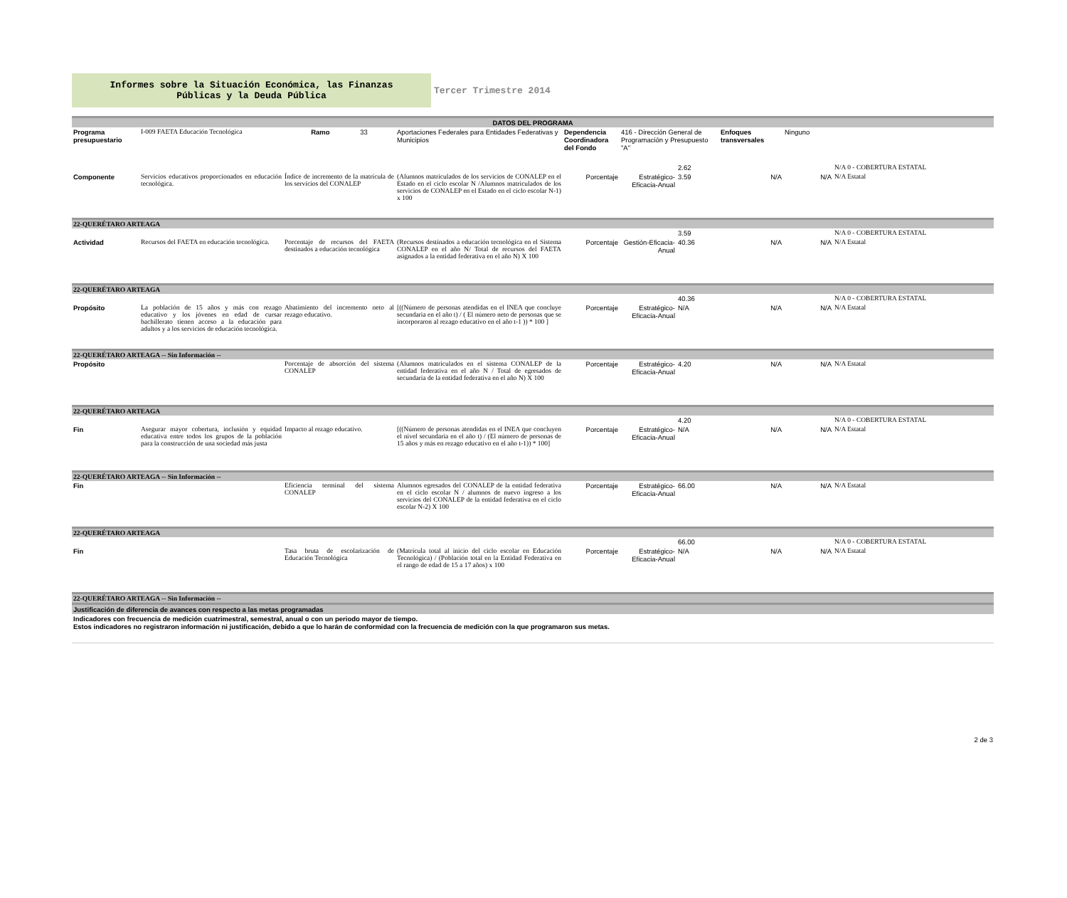Informes sobre la Situación Económica, las Finanzas
Públicas y la Deuda Pública
Tercer Trimestre 2014
| DATOS DEL PROGRAMA | | | | | | | | | |
| --- | --- | --- | --- | --- | --- | --- | --- | --- | --- |
| Programa presupuestario | I-009 FAETA Educación Tecnológica | Ramo 33 | Aportaciones Federales para Entidades Federativas y Municipios | Dependencia Coordinadora del Fondo | 416 - Dirección General de Programación y Presupuesto "A" | | Enfoques transversales | Ninguno | |
| | | | | | | 2.62 | | | N/A 0 - COBERTURA ESTATAL |
| Componente | Servicios educativos proporcionados en educación tecnológica. | Índice de incremento de la matrícula de los servicios del CONALEP | (Alumnos matriculados de los servicios de CONALEP en el Estado en el ciclo escolar N /Alumnos matriculados de los servicios de CONALEP en el Estado en el ciclo escolar N-1) x 100 | Porcentaje | Estratégico-Eficacia-Anual | 3.59 | N/A | N/A | N/A Estatal |
| 22-QUERÉTARO ARTEAGA | | | | | | | | | |
| | | | | | | 3.59 | | | N/A 0 - COBERTURA ESTATAL |
| Actividad | Recursos del FAETA en educación tecnológica. | Porcentaje de recursos del FAETA destinados a educación tecnológica | (Recursos destinados a educación tecnológica en el Sistema CONALEP en el año N/ Total de recursos del FAETA asignados a la entidad federativa en el año N) X 100 | Porcentaje | Gestión-Eficacia-Anual | 40.36 | N/A | N/A | N/A Estatal |
| 22-QUERÉTARO ARTEAGA | | | | | | | | | |
| | | | | | | 40.36 | | | N/A 0 - COBERTURA ESTATAL |
| Propósito | La población de 15 años y más con rezago educativo y los jóvenes en edad de cursar bachillerato tienen acceso a la educación para adultos y a los servicios de educación tecnológica. | Abatimiento del incremento neto al rezago educativo. | [((Número de personas atendidas en el INEA que concluye secundaria en el año t) / ( El número neto de personas que se incorporaron al rezago educativo en el año t-1 )) * 100 ] | Porcentaje | Estratégico-Eficacia-Anual | N/A | N/A | N/A | N/A Estatal |
| 22-QUERÉTARO ARTEAGA -- Sin Información -- | | | | | | | | | |
| Propósito | | Porcentaje de absorción del sistema CONALEP | (Alumnos matriculados en el sistema CONALEP de la entidad federativa en el año N / Total de egresados de secundaria de la entidad federativa en el año N) X 100 | Porcentaje | Estratégico-Eficacia-Anual | 4.20 | N/A | N/A | N/A Estatal |
| 22-QUERÉTARO ARTEAGA | | | | | | | | | |
| | | | | | | 4.20 | | | N/A 0 - COBERTURA ESTATAL |
| Fin | Asegurar mayor cobertura, inclusión y equidad educativa entre todos los grupos de la población para la construcción de una sociedad más justa | Impacto al rezago educativo. | [((Número de personas atendidas en el INEA que concluyen el nivel secundaria en el año t) / (El número de personas de 15 años y más en rezago educativo en el año t-1)) * 100] | Porcentaje | Estratégico-Eficacia-Anual | N/A | N/A | N/A | N/A Estatal |
| 22-QUERÉTARO ARTEAGA -- Sin Información -- | | | | | | | | | |
| Fin | | Eficiencia terminal del sistema CONALEP | Alumnos egresados del CONALEP de la entidad federativa en el ciclo escolar N / alumnos de nuevo ingreso a los servicios del CONALEP de la entidad federativa en el ciclo escolar N-2) X 100 | Porcentaje | Estratégico-Eficacia-Anual | 66.00 | N/A | N/A | N/A Estatal |
| 22-QUERÉTARO ARTEAGA | | | | | | | | | |
| | | | | | | 66.00 | | | N/A 0 - COBERTURA ESTATAL |
| Fin | | Tasa bruta de escolarización de Educación Tecnológica | (Matrícula total al inicio del ciclo escolar en Educación Tecnológica) / (Población total en la Entidad Federativa en el rango de edad de 15 a 17 años) x 100 | Porcentaje | Estratégico-Eficacia-Anual | N/A | N/A | N/A | N/A Estatal |
| 22-QUERÉTARO ARTEAGA -- Sin Información -- | | | | | | | | | |
| Justificación de diferencia de avances con respecto a las metas programadas | | | | | | | | | |
| Indicadores con frecuencia de medición cuatrimestral, semestral, anual o con un periodo mayor de tiempo. Estos indicadores no registraron información ni justificación, debido a que lo harán de conformidad con la frecuencia de medición con la que programaron sus metas. | | | | | | | | | |
2 de 3